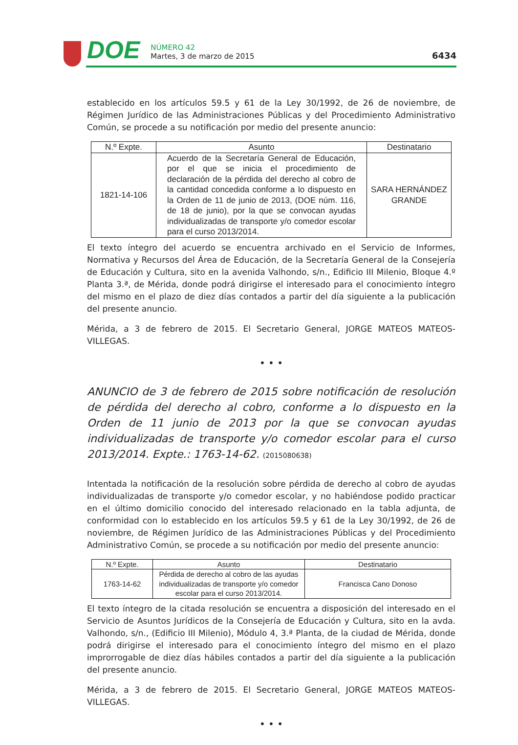DOE
NÚMERO 42
Martes, 3 de marzo de 2015
6434
establecido en los artículos 59.5 y 61 de la Ley 30/1992, de 26 de noviembre, de Régimen Jurídico de las Administraciones Públicas y del Procedimiento Administrativo Común, se procede a su notificación por medio del presente anuncio:
| N.º Expte. | Asunto | Destinatario |
| --- | --- | --- |
| 1821-14-106 | Acuerdo de la Secretaría General de Educación, por el que se inicia el procedimiento de declaración de la pérdida del derecho al cobro de la cantidad concedida conforme a lo dispuesto en la Orden de 11 de junio de 2013, (DOE núm. 116, de 18 de junio), por la que se convocan ayudas individualizadas de transporte y/o comedor escolar para el curso 2013/2014. | SARA HERNÁNDEZ GRANDE |
El texto íntegro del acuerdo se encuentra archivado en el Servicio de Informes, Normativa y Recursos del Área de Educación, de la Secretaría General de la Consejería de Educación y Cultura, sito en la avenida Valhondo, s/n., Edificio III Milenio, Bloque 4.º Planta 3.ª, de Mérida, donde podrá dirigirse el interesado para el conocimiento íntegro del mismo en el plazo de diez días contados a partir del día siguiente a la publicación del presente anuncio.
Mérida, a 3 de febrero de 2015. El Secretario General, JORGE MATEOS MATEOS-VILLEGAS.
• • •
ANUNCIO de 3 de febrero de 2015 sobre notificación de resolución de pérdida del derecho al cobro, conforme a lo dispuesto en la Orden de 11 junio de 2013 por la que se convocan ayudas individualizadas de transporte y/o comedor escolar para el curso 2013/2014. Expte.: 1763-14-62. (2015080638)
Intentada la notificación de la resolución sobre pérdida de derecho al cobro de ayudas individualizadas de transporte y/o comedor escolar, y no habiéndose podido practicar en el último domicilio conocido del interesado relacionado en la tabla adjunta, de conformidad con lo establecido en los artículos 59.5 y 61 de la Ley 30/1992, de 26 de noviembre, de Régimen Jurídico de las Administraciones Públicas y del Procedimiento Administrativo Común, se procede a su notificación por medio del presente anuncio:
| N.º Expte. | Asunto | Destinatario |
| --- | --- | --- |
| 1763-14-62 | Pérdida de derecho al cobro de las ayudas individualizadas de transporte y/o comedor escolar para el curso 2013/2014. | Francisca Cano Donoso |
El texto íntegro de la citada resolución se encuentra a disposición del interesado en el Servicio de Asuntos Jurídicos de la Consejería de Educación y Cultura, sito en la avda. Valhondo, s/n., (Edificio III Milenio), Módulo 4, 3.ª Planta, de la ciudad de Mérida, donde podrá dirigirse el interesado para el conocimiento íntegro del mismo en el plazo improrrogable de diez días hábiles contados a partir del día siguiente a la publicación del presente anuncio.
Mérida, a 3 de febrero de 2015. El Secretario General, JORGE MATEOS MATEOS-VILLEGAS.
• • •